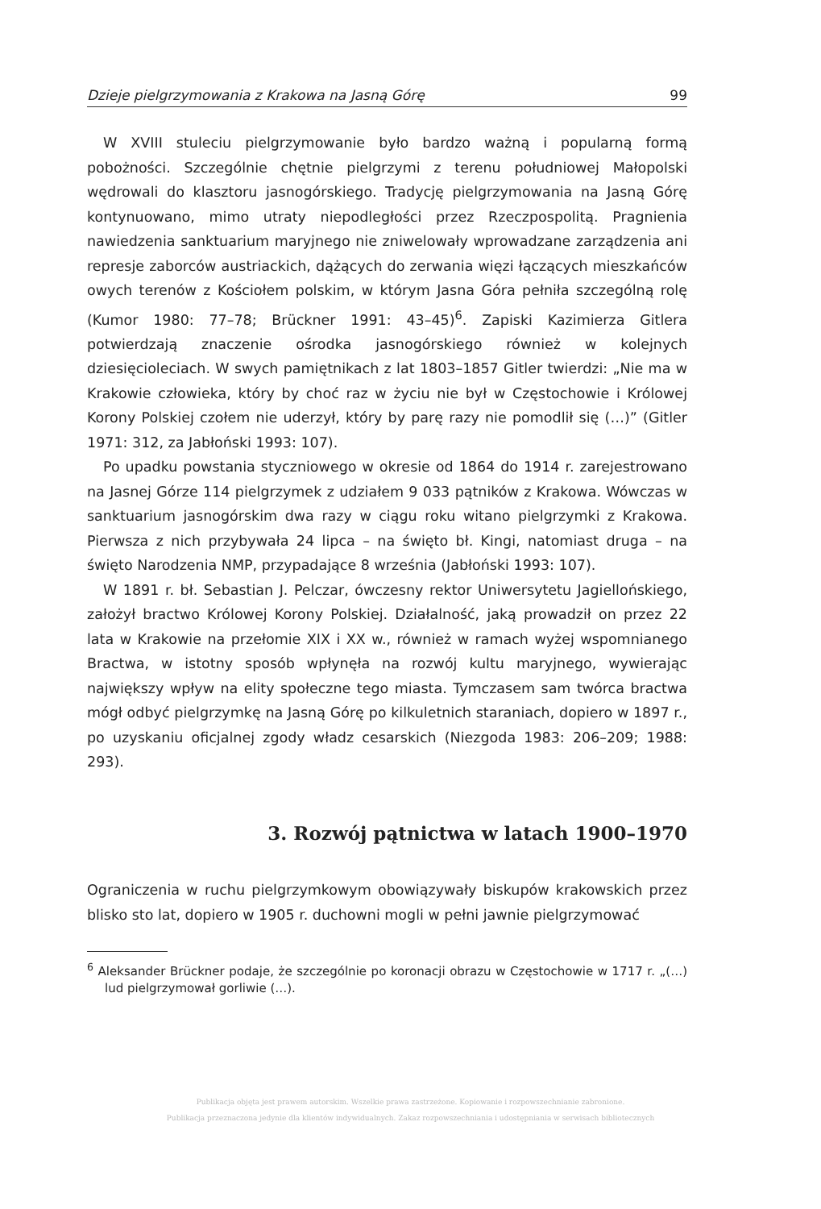Dzieje pielgrzymowania z Krakowa na Jasną Górę 99
W XVIII stuleciu pielgrzymowanie było bardzo ważną i popularną formą pobożności. Szczególnie chętnie pielgrzymi z terenu południowej Małopolski wędrowali do klasztoru jasnogórskiego. Tradycję pielgrzymowania na Jasną Górę kontynuowano, mimo utraty niepodległości przez Rzeczpospolitą. Pragnienia nawiedzenia sanktuarium maryjnego nie zniwelowały wprowadzane zarządzenia ani represje zaborców austriackich, dążących do zerwania więzi łączących mieszkańców owych terenów z Kościołem polskim, w którym Jasna Góra pełniła szczególną rolę (Kumor 1980: 77–78; Brückner 1991: 43–45)<sup>6</sup>. Zapiski Kazimierza Gitlera potwierdzają znaczenie ośrodka jasnogórskiego również w kolejnych dziesięcioleciach. W swych pamiętnikach z lat 1803–1857 Gitler twierdzi: „Nie ma w Krakowie człowieka, który by choć raz w życiu nie był w Częstochowie i Królowej Korony Polskiej czołem nie uderzył, który by parę razy nie pomodlił się (…)” (Gitler 1971: 312, za Jabłoński 1993: 107).
Po upadku powstania styczniowego w okresie od 1864 do 1914 r. zarejestrowano na Jasnej Górze 114 pielgrzymek z udziałem 9 033 pątników z Krakowa. Wówczas w sanktuarium jasnogórskim dwa razy w ciągu roku witano pielgrzymki z Krakowa. Pierwsza z nich przybywała 24 lipca – na święto bł. Kingi, natomiast druga – na święto Narodzenia NMP, przypadające 8 września (Jabłoński 1993: 107).
W 1891 r. bł. Sebastian J. Pelczar, ówczesny rektor Uniwersytetu Jagiellońskiego, założył bractwo Królowej Korony Polskiej. Działalność, jaką prowadził on przez 22 lata w Krakowie na przełomie XIX i XX w., również w ramach wyżej wspomnianego Bractwa, w istotny sposób wpłynęła na rozwój kultu maryjnego, wywierając największy wpływ na elity społeczne tego miasta. Tymczasem sam twórca bractwa mógł odbyć pielgrzymkę na Jasną Górę po kilkuletnich staraniach, dopiero w 1897 r., po uzyskaniu oficjalnej zgody władz cesarskich (Niezgoda 1983: 206–209; 1988: 293).
3. Rozwój pątnictwa w latach 1900–1970
Ograniczenia w ruchu pielgrzymkowym obowiązywały biskupów krakowskich przez blisko sto lat, dopiero w 1905 r. duchowni mogli w pełni jawnie pielgrzymować
<sup>6</sup> Aleksander Brückner podaje, że szczególnie po koronacji obrazu w Częstochowie w 1717 r. „(…) lud pielgrzymował gorliwie (…).
Publikacja objęta jest prawem autorskim. Wszelkie prawa zastrzeżone. Kopiowanie i rozpowszechnianie zabronione.
Publikacja przeznaczona jedynie dla klientów indywidualnych. Zakaz rozpowszechniania i udostępniania w serwisach bibliotecznych